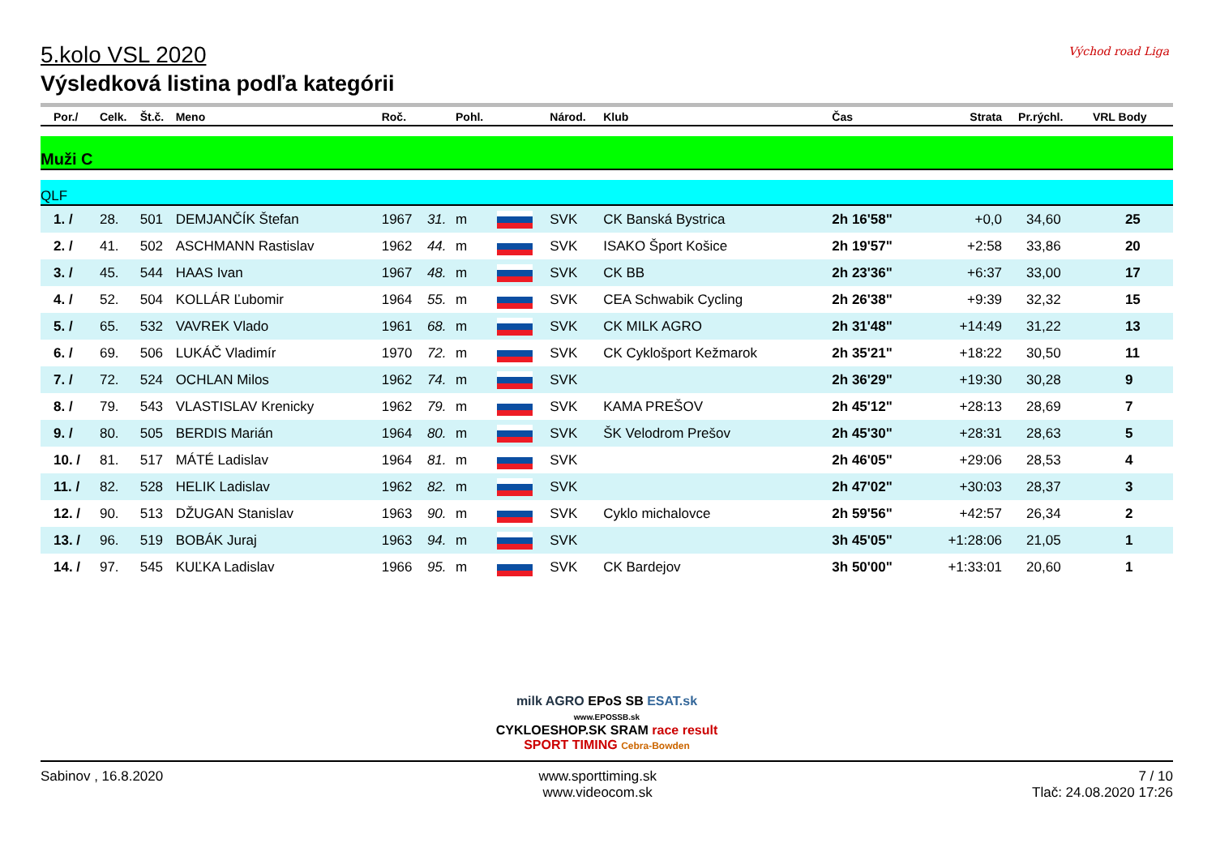5.kolo VSL 2020
Výsledková listina podľa kategórii
Východ road Liga
| Por./ | Celk. | Št.č. | Meno | Roč. | | Pohl. | | Národ. | Klub | Čas | Strata | Pr.rýchl. | VRL Body |
| --- | --- | --- | --- | --- | --- | --- | --- | --- | --- | --- | --- | --- | --- |
| Muži C | | | | | | | | | | | | | |
| QLF | | | | | | | | | | | | | |
| 1. / | 28. | 501 | DEMJANČÍK Štefan | 1967 | 31. | m | | SVK | CK Banská Bystrica | 2h 16'58" | +0,0 | 34,60 | 25 |
| 2. / | 41. | 502 | ASCHMANN Rastislav | 1962 | 44. | m | | SVK | ISAKO Šport Košice | 2h 19'57" | +2:58 | 33,86 | 20 |
| 3. / | 45. | 544 | HAAS Ivan | 1967 | 48. | m | | SVK | CK BB | 2h 23'36" | +6:37 | 33,00 | 17 |
| 4. / | 52. | 504 | KOLLÁR Ľubomir | 1964 | 55. | m | | SVK | CEA Schwabik Cycling | 2h 26'38" | +9:39 | 32,32 | 15 |
| 5. / | 65. | 532 | VAVREK Vlado | 1961 | 68. | m | | SVK | CK MILK AGRO | 2h 31'48" | +14:49 | 31,22 | 13 |
| 6. / | 69. | 506 | LUKÁČ Vladimír | 1970 | 72. | m | | SVK | CK Cyklošport Kežmarok | 2h 35'21" | +18:22 | 30,50 | 11 |
| 7. / | 72. | 524 | OCHLAN Milos | 1962 | 74. | m | | SVK | | 2h 36'29" | +19:30 | 30,28 | 9 |
| 8. / | 79. | 543 | VLASTISLAV Krenicky | 1962 | 79. | m | | SVK | KAMA PREŠOV | 2h 45'12" | +28:13 | 28,69 | 7 |
| 9. / | 80. | 505 | BERDIS Marián | 1964 | 80. | m | | SVK | ŠK Velodrom Prešov | 2h 45'30" | +28:31 | 28,63 | 5 |
| 10. / | 81. | 517 | MÁTÉ Ladislav | 1964 | 81. | m | | SVK | | 2h 46'05" | +29:06 | 28,53 | 4 |
| 11. / | 82. | 528 | HELIK Ladislav | 1962 | 82. | m | | SVK | | 2h 47'02" | +30:03 | 28,37 | 3 |
| 12. / | 90. | 513 | DŽUGAN Stanislav | 1963 | 90. | m | | SVK | Cyklo michalovce | 2h 59'56" | +42:57 | 26,34 | 2 |
| 13. / | 96. | 519 | BOBÁK Juraj | 1963 | 94. | m | | SVK | | 3h 45'05" | +1:28:06 | 21,05 | 1 |
| 14. / | 97. | 545 | KUĽKA Ladislav | 1966 | 95. | m | | SVK | CK Bardejov | 3h 50'00" | +1:33:01 | 20,60 | 1 |
milk AGRO EPoS SB ESAT.sk
www.EPOSSB.sk
CYKLOESHOP.SK SRAM race result SPORT TIMING Cebra-Bowden
Sabinov , 16.8.2020 www.sporttiming.sk
www.videocom.sk
7 / 10
Tlač: 24.08.2020 17:26